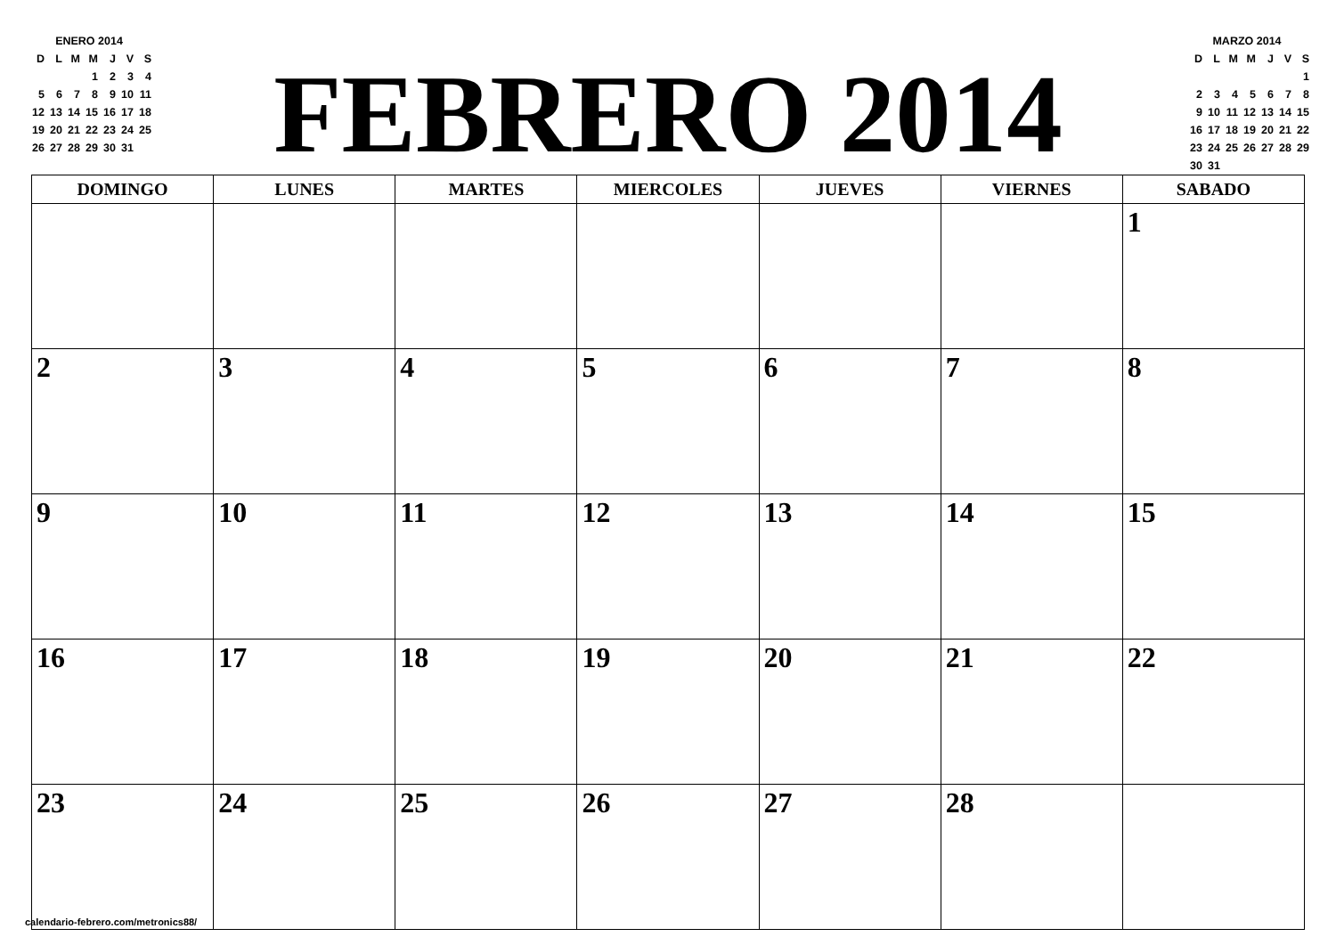| ENERO 2014 | | | | | | |
| D | L | M | M | J | V | S |
| | | | 1 | 2 | 3 | 4 |
| 5 | 6 | 7 | 8 | 9 | 10 | 11 |
| 12 | 13 | 14 | 15 | 16 | 17 | 18 |
| 19 | 20 | 21 | 22 | 23 | 24 | 25 |
| 26 | 27 | 28 | 29 | 30 | 31 | |
FEBRERO 2014
| MARZO 2014 | | | | | | |
| D | L | M | M | J | V | S |
| | | | | | | 1 |
| 2 | 3 | 4 | 5 | 6 | 7 | 8 |
| 9 | 10 | 11 | 12 | 13 | 14 | 15 |
| 16 | 17 | 18 | 19 | 20 | 21 | 22 |
| 23 | 24 | 25 | 26 | 27 | 28 | 29 |
| 30 | 31 | | | | | |
| DOMINGO | LUNES | MARTES | MIERCOLES | JUEVES | VIERNES | SABADO |
| --- | --- | --- | --- | --- | --- | --- |
| | | | | | | 1 |
| 2 | 3 | 4 | 5 | 6 | 7 | 8 |
| 9 | 10 | 11 | 12 | 13 | 14 | 15 |
| 16 | 17 | 18 | 19 | 20 | 21 | 22 |
| 23 | 24 | 25 | 26 | 27 | 28 | |
calendario-febrero.com/metronics88/